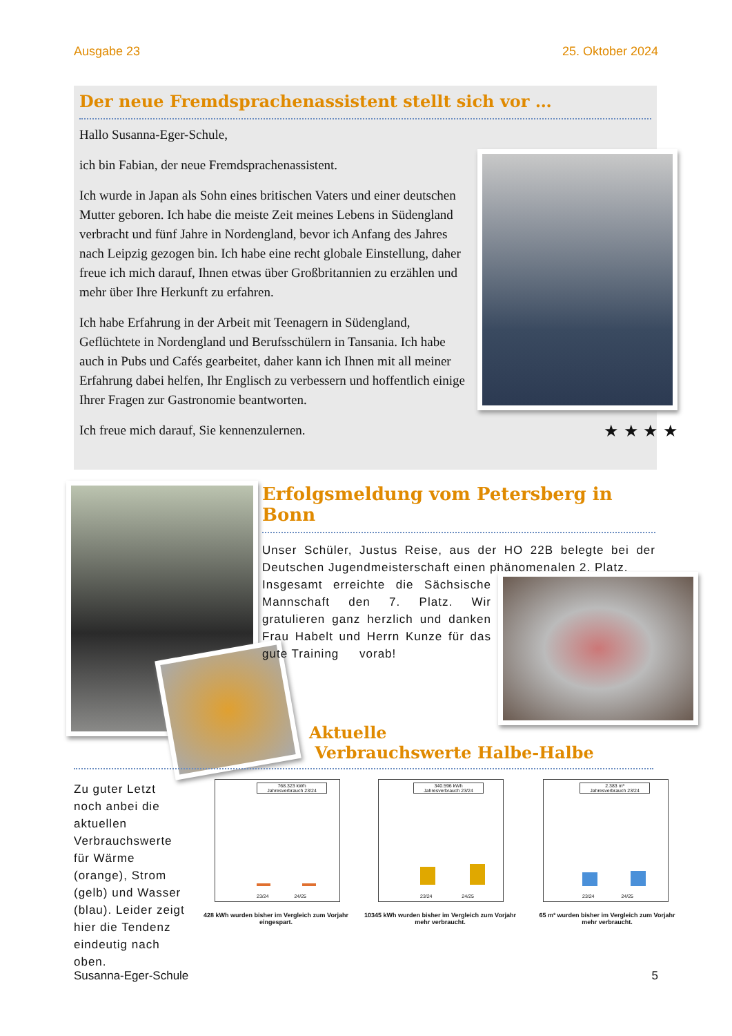Ausgabe 23 25. Oktober 2024
Der neue Fremdsprachenassistent stellt sich vor …
Hallo Susanna-Eger-Schule,
ich bin Fabian, der neue Fremdsprachenassistent.
Ich wurde in Japan als Sohn eines britischen Vaters und einer deutschen Mutter geboren. Ich habe die meiste Zeit meines Lebens in Südengland verbracht und fünf Jahre in Nordengland, bevor ich Anfang des Jahres nach Leipzig gezogen bin. Ich habe eine recht globale Einstellung, daher freue ich mich darauf, Ihnen etwas über Großbritannien zu erzählen und mehr über Ihre Herkunft zu erfahren.
Ich habe Erfahrung in der Arbeit mit Teenagern in Südengland, Geflüchtete in Nordengland und Berufsschülern in Tansania. Ich habe auch in Pubs und Cafés gearbeitet, daher kann ich Ihnen mit all meiner Erfahrung dabei helfen, Ihr Englisch zu verbessern und hoffentlich einige Ihrer Fragen zur Gastronomie beantworten.
Ich freue mich darauf, Sie kennenzulernen.
★ ★ ★ ★
Erfolgsmeldung vom Petersberg in Bonn
Unser Schüler, Justus Reise, aus der HO 22B belegte bei der Deutschen Jugendmeisterschaft einen phänomenalen 2. Platz.
Insgesamt erreichte die Sächsische Mannschaft den 7. Platz. Wir gratulieren ganz herzlich und danken Frau Habelt und Herrn Kunze für das gute Training vorab!
Aktuelle
Verbrauchswerte Halbe-Halbe
Zu guter Letzt noch anbei die aktuellen Verbrauchswerte für Wärme (orange), Strom (gelb) und Wasser (blau). Leider zeigt hier die Tendenz eindeutig nach oben.
768.323 kWh
Jahresverbrauch 23/24
23/24 24/25
340.596 kWh
Jahresverbrauch 23/24
23/24 24/25
2.383 m³
Jahresverbrauch 23/24
23/24 24/25
428 kWh wurden bisher im Vergleich zum Vorjahr eingespart.
10345 kWh wurden bisher im Vergleich zum Vorjahr mehr verbraucht.
65 m³ wurden bisher im Vergleich zum Vorjahr mehr verbraucht.
Susanna-Eger-Schule 5